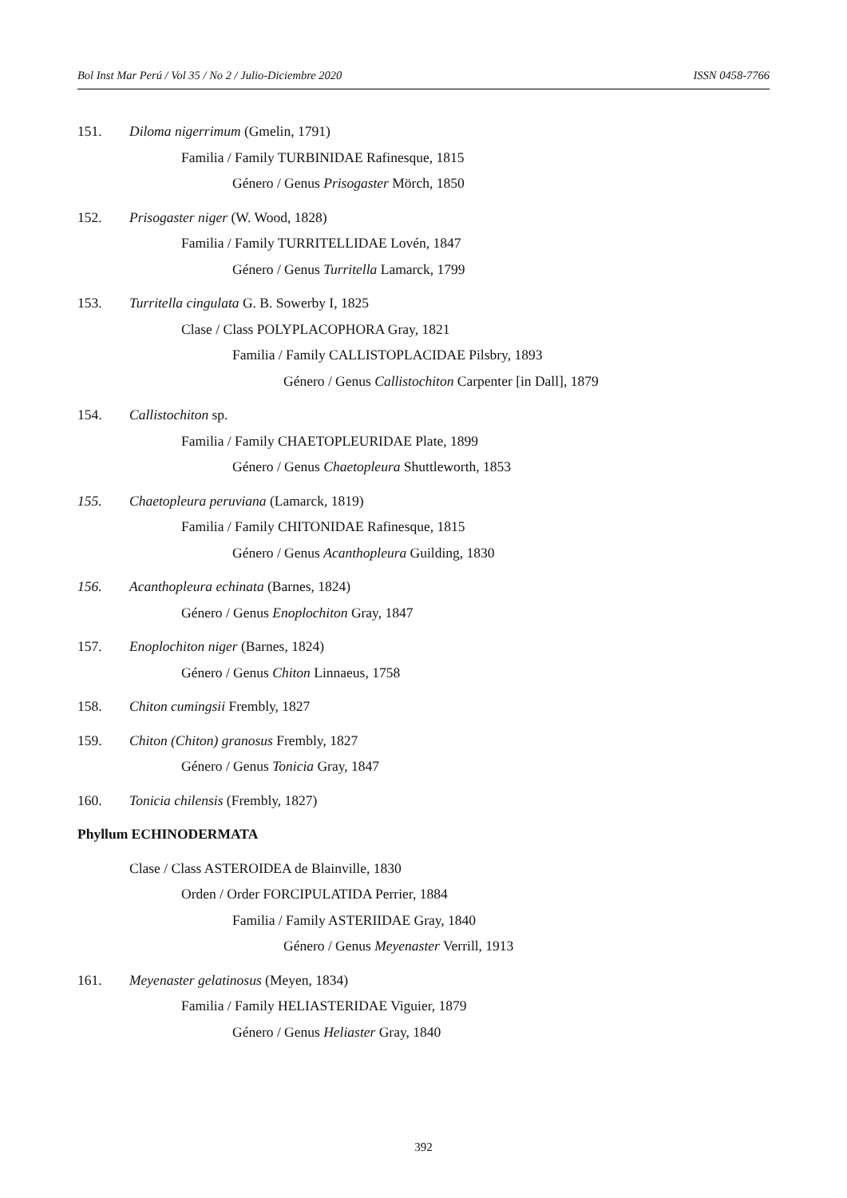Bol Inst Mar Perú / Vol 35 / No 2 / Julio-Diciembre 2020 ISSN 0458-7766
151. Diloma nigerrimum (Gmelin, 1791)
Familia / Family TURBINIDAE Rafinesque, 1815
Género / Genus Prisogaster Mörch, 1850
152. Prisogaster niger (W. Wood, 1828)
Familia / Family TURRITELLIDAE Lovén, 1847
Género / Genus Turritella Lamarck, 1799
153. Turritella cingulata G. B. Sowerby I, 1825
Clase / Class POLYPLACOPHORA Gray, 1821
Familia / Family CALLISTOPLACIDAE Pilsbry, 1893
Género / Genus Callistochiton Carpenter [in Dall], 1879
154. Callistochiton sp.
Familia / Family CHAETOPLEURIDAE Plate, 1899
Género / Genus Chaetopleura Shuttleworth, 1853
155. Chaetopleura peruviana (Lamarck, 1819)
Familia / Family CHITONIDAE Rafinesque, 1815
Género / Genus Acanthopleura Guilding, 1830
156. Acanthopleura echinata (Barnes, 1824)
Género / Genus Enoplochiton Gray, 1847
157. Enoplochiton niger (Barnes, 1824)
Género / Genus Chiton Linnaeus, 1758
158. Chiton cumingsii Frembly, 1827
159. Chiton (Chiton) granosus Frembly, 1827
Género / Genus Tonicia Gray, 1847
160. Tonicia chilensis (Frembly, 1827)
Phyllum ECHINODERMATA
Clase / Class ASTEROIDEA de Blainville, 1830
Orden / Order FORCIPULATIDA Perrier, 1884
Familia / Family ASTERIIDAE Gray, 1840
Género / Genus Meyenaster Verrill, 1913
161. Meyenaster gelatinosus (Meyen, 1834)
Familia / Family HELIASTERIDAE Viguier, 1879
Género / Genus Heliaster Gray, 1840
392